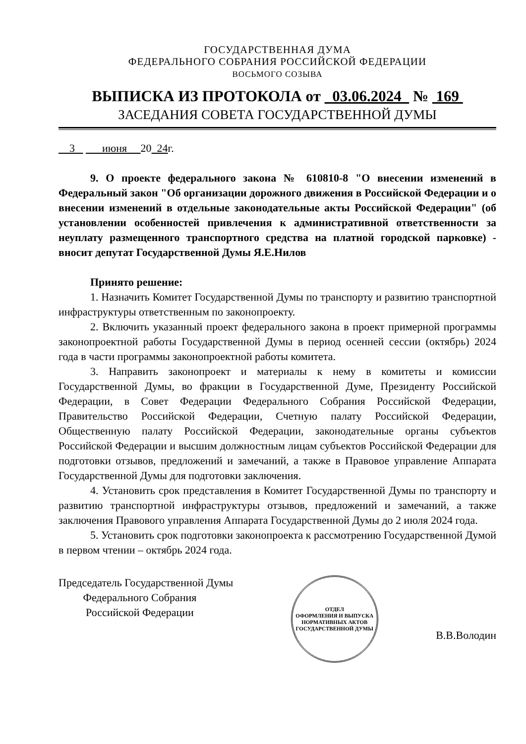ГОСУДАРСТВЕННАЯ ДУМА
ФЕДЕРАЛЬНОГО СОБРАНИЯ РОССИЙСКОЙ ФЕДЕРАЦИИ
ВОСЬМОГО СОЗЫВА
ВЫПИСКА ИЗ ПРОТОКОЛА от 03.06.2024 № 169
ЗАСЕДАНИЯ СОВЕТА ГОСУДАРСТВЕННОЙ ДУМЫ
3 июня 20 24г.
9. О проекте федерального закона № 610810-8 "О внесении изменений в Федеральный закон "Об организации дорожного движения в Российской Федерации и о внесении изменений в отдельные законодательные акты Российской Федерации" (об установлении особенностей привлечения к административной ответственности за неуплату размещенного транспортного средства на платной городской парковке) - вносит депутат Государственной Думы Я.Е.Нилов
Принято решение:
1. Назначить Комитет Государственной Думы по транспорту и развитию транспортной инфраструктуры ответственным по законопроекту.
2. Включить указанный проект федерального закона в проект примерной программы законопроектной работы Государственной Думы в период осенней сессии (октябрь) 2024 года в части программы законопроектной работы комитета.
3. Направить законопроект и материалы к нему в комитеты и комиссии Государственной Думы, во фракции в Государственной Думе, Президенту Российской Федерации, в Совет Федерации Федерального Собрания Российской Федерации, Правительство Российской Федерации, Счетную палату Российской Федерации, Общественную палату Российской Федерации, законодательные органы субъектов Российской Федерации и высшим должностным лицам субъектов Российской Федерации для подготовки отзывов, предложений и замечаний, а также в Правовое управление Аппарата Государственной Думы для подготовки заключения.
4. Установить срок представления в Комитет Государственной Думы по транспорту и развитию транспортной инфраструктуры отзывов, предложений и замечаний, а также заключения Правового управления Аппарата Государственной Думы до 2 июля 2024 года.
5. Установить срок подготовки законопроекта к рассмотрению Государственной Думой в первом чтении – октябрь 2024 года.
Председатель Государственной Думы
Федерального Собрания
Российской Федерации
ОТДЕЛ
ОФОРМЛЕНИЯ И ВЫПУСКА
НОРМАТИВНЫХ АКТОВ
ГОСУДАРСТВЕННОЙ ДУМЫ
В.В.Володин